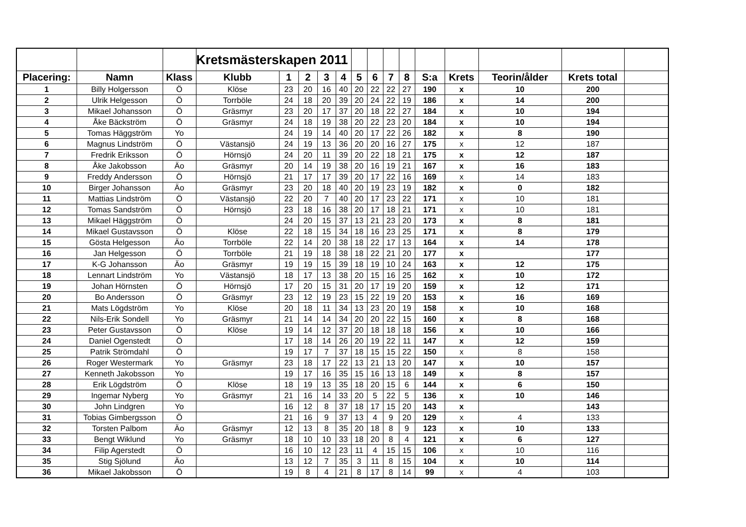| | | | Kretsmästerskapen 2011 | | | | | | | | | | | | | |
| Placering: | Namn | Klass | Klubb | 1 | 2 | 3 | 4 | 5 | 6 | 7 | 8 | S:a | Krets | Teorin/ålder | Krets total | |
| 1 | Billy Holgersson | Ö | Klöse | 23 | 20 | 16 | 40 | 20 | 22 | 22 | 27 | 190 | x | 10 | 200 | |
| 2 | Ulrik Helgesson | Ö | Torrböle | 24 | 18 | 20 | 39 | 20 | 24 | 22 | 19 | 186 | x | 14 | 200 | |
| 3 | Mikael Johansson | Ö | Gräsmyr | 23 | 20 | 17 | 37 | 20 | 18 | 22 | 27 | 184 | x | 10 | 194 | |
| 4 | Åke Bäckström | Ö | Gräsmyr | 24 | 18 | 19 | 38 | 20 | 22 | 23 | 20 | 184 | x | 10 | 194 | |
| 5 | Tomas Häggström | Yo | | 24 | 19 | 14 | 40 | 20 | 17 | 22 | 26 | 182 | x | 8 | 190 | |
| 6 | Magnus Lindström | Ö | Västansjö | 24 | 19 | 13 | 36 | 20 | 20 | 16 | 27 | 175 | x | 12 | 187 | |
| 7 | Fredrik Eriksson | Ö | Hörnsjö | 24 | 20 | 11 | 39 | 20 | 22 | 18 | 21 | 175 | x | 12 | 187 | |
| 8 | Åke Jakobsson | Äo | Gräsmyr | 20 | 14 | 19 | 38 | 20 | 16 | 19 | 21 | 167 | x | 16 | 183 | |
| 9 | Freddy Andersson | Ö | Hörnsjö | 21 | 17 | 17 | 39 | 20 | 17 | 22 | 16 | 169 | x | 14 | 183 | |
| 10 | Birger Johansson | Äo | Gräsmyr | 23 | 20 | 18 | 40 | 20 | 19 | 23 | 19 | 182 | x | 0 | 182 | |
| 11 | Mattias Lindström | Ö | Västansjö | 22 | 20 | 7 | 40 | 20 | 17 | 23 | 22 | 171 | x | 10 | 181 | |
| 12 | Tomas Sandström | Ö | Hörnsjö | 23 | 18 | 16 | 38 | 20 | 17 | 18 | 21 | 171 | x | 10 | 181 | |
| 13 | Mikael Häggström | Ö | | 24 | 20 | 15 | 37 | 13 | 21 | 23 | 20 | 173 | x | 8 | 181 | |
| 14 | Mikael Gustavsson | Ö | Klöse | 22 | 18 | 15 | 34 | 18 | 16 | 23 | 25 | 171 | x | 8 | 179 | |
| 15 | Gösta Helgesson | Äo | Torrböle | 22 | 14 | 20 | 38 | 18 | 22 | 17 | 13 | 164 | x | 14 | 178 | |
| 16 | Jan Helgesson | Ö | Torrböle | 21 | 19 | 18 | 38 | 18 | 22 | 21 | 20 | 177 | x | | 177 | |
| 17 | K-G Johansson | Äo | Gräsmyr | 19 | 19 | 15 | 39 | 18 | 19 | 10 | 24 | 163 | x | 12 | 175 | |
| 18 | Lennart Lindström | Yo | Västansjö | 18 | 17 | 13 | 38 | 20 | 15 | 16 | 25 | 162 | x | 10 | 172 | |
| 19 | Johan Hörnsten | Ö | Hörnsjö | 17 | 20 | 15 | 31 | 20 | 17 | 19 | 20 | 159 | x | 12 | 171 | |
| 20 | Bo Andersson | Ö | Gräsmyr | 23 | 12 | 19 | 23 | 15 | 22 | 19 | 20 | 153 | x | 16 | 169 | |
| 21 | Mats Lögdström | Yo | Klöse | 20 | 18 | 11 | 34 | 13 | 23 | 20 | 19 | 158 | x | 10 | 168 | |
| 22 | Nils-Erik Sondell | Yo | Gräsmyr | 21 | 14 | 14 | 34 | 20 | 20 | 22 | 15 | 160 | x | 8 | 168 | |
| 23 | Peter Gustavsson | Ö | Klöse | 19 | 14 | 12 | 37 | 20 | 18 | 18 | 18 | 156 | x | 10 | 166 | |
| 24 | Daniel Ogenstedt | Ö | | 17 | 18 | 14 | 26 | 20 | 19 | 22 | 11 | 147 | x | 12 | 159 | |
| 25 | Patrik Strömdahl | Ö | | 19 | 17 | 7 | 37 | 18 | 15 | 15 | 22 | 150 | x | 8 | 158 | |
| 26 | Roger Westermark | Yo | Gräsmyr | 23 | 18 | 17 | 22 | 13 | 21 | 13 | 20 | 147 | x | 10 | 157 | |
| 27 | Kenneth Jakobsson | Yo | | 19 | 17 | 16 | 35 | 15 | 16 | 13 | 18 | 149 | x | 8 | 157 | |
| 28 | Erik Lögdström | Ö | Klöse | 18 | 19 | 13 | 35 | 18 | 20 | 15 | 6 | 144 | x | 6 | 150 | |
| 29 | Ingemar Nyberg | Yo | Gräsmyr | 21 | 16 | 14 | 33 | 20 | 5 | 22 | 5 | 136 | x | 10 | 146 | |
| 30 | John Lindgren | Yo | | 16 | 12 | 8 | 37 | 18 | 17 | 15 | 20 | 143 | x | | 143 | |
| 31 | Tobias Gimbergsson | Ö | | 21 | 16 | 9 | 37 | 13 | 4 | 9 | 20 | 129 | x | 4 | 133 | |
| 32 | Torsten Palbom | Äo | Gräsmyr | 12 | 13 | 8 | 35 | 20 | 18 | 8 | 9 | 123 | x | 10 | 133 | |
| 33 | Bengt Wiklund | Yo | Gräsmyr | 18 | 10 | 10 | 33 | 18 | 20 | 8 | 4 | 121 | x | 6 | 127 | |
| 34 | Filip Agerstedt | Ö | | 16 | 10 | 12 | 23 | 11 | 4 | 15 | 15 | 106 | x | 10 | 116 | |
| 35 | Stig Sjölund | Äo | | 13 | 12 | 7 | 35 | 3 | 11 | 8 | 15 | 104 | x | 10 | 114 | |
| 36 | Mikael Jakobsson | Ö | | 19 | 8 | 4 | 21 | 8 | 17 | 8 | 14 | 99 | x | 4 | 103 | |